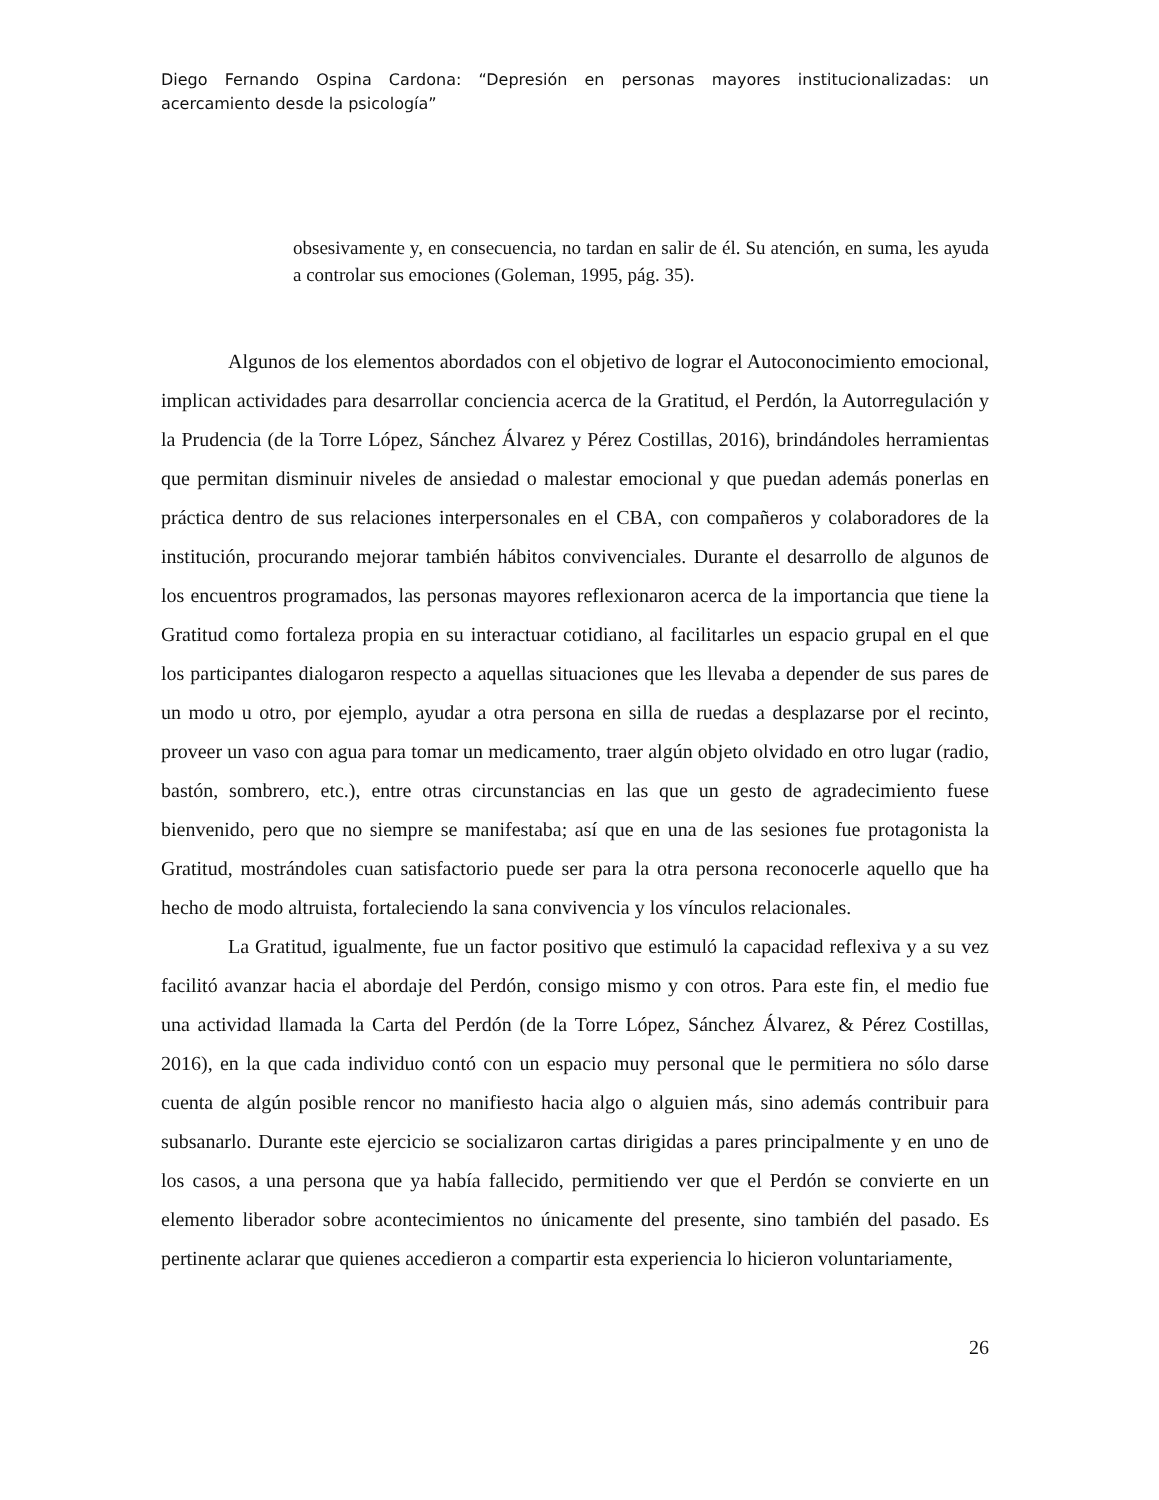Diego Fernando Ospina Cardona: “Depresión en personas mayores institucionalizadas: un acercamiento desde la psicología”
obsesivamente y, en consecuencia, no tardan en salir de él. Su atención, en suma, les ayuda a controlar sus emociones (Goleman, 1995, pág. 35).
Algunos de los elementos abordados con el objetivo de lograr el Autoconocimiento emocional, implican actividades para desarrollar conciencia acerca de la Gratitud, el Perdón, la Autorregulación y la Prudencia (de la Torre López, Sánchez Álvarez y Pérez Costillas, 2016), brindándoles herramientas que permitan disminuir niveles de ansiedad o malestar emocional y que puedan además ponerlas en práctica dentro de sus relaciones interpersonales en el CBA, con compañeros y colaboradores de la institución, procurando mejorar también hábitos convivenciales. Durante el desarrollo de algunos de los encuentros programados, las personas mayores reflexionaron acerca de la importancia que tiene la Gratitud como fortaleza propia en su interactuar cotidiano, al facilitarles un espacio grupal en el que los participantes dialogaron respecto a aquellas situaciones que les llevaba a depender de sus pares de un modo u otro, por ejemplo, ayudar a otra persona en silla de ruedas a desplazarse por el recinto, proveer un vaso con agua para tomar un medicamento, traer algún objeto olvidado en otro lugar (radio, bastón, sombrero, etc.), entre otras circunstancias en las que un gesto de agradecimiento fuese bienvenido, pero que no siempre se manifestaba; así que en una de las sesiones fue protagonista la Gratitud, mostrándoles cuan satisfactorio puede ser para la otra persona reconocerle aquello que ha hecho de modo altruista, fortaleciendo la sana convivencia y los vínculos relacionales.
La Gratitud, igualmente, fue un factor positivo que estimuló la capacidad reflexiva y a su vez facilitó avanzar hacia el abordaje del Perdón, consigo mismo y con otros. Para este fin, el medio fue una actividad llamada la Carta del Perdón (de la Torre López, Sánchez Álvarez, & Pérez Costillas, 2016), en la que cada individuo contó con un espacio muy personal que le permitiera no sólo darse cuenta de algún posible rencor no manifiesto hacia algo o alguien más, sino además contribuir para subsanarlo. Durante este ejercicio se socializaron cartas dirigidas a pares principalmente y en uno de los casos, a una persona que ya había fallecido, permitiendo ver que el Perdón se convierte en un elemento liberador sobre acontecimientos no únicamente del presente, sino también del pasado. Es pertinente aclarar que quienes accedieron a compartir esta experiencia lo hicieron voluntariamente,
26